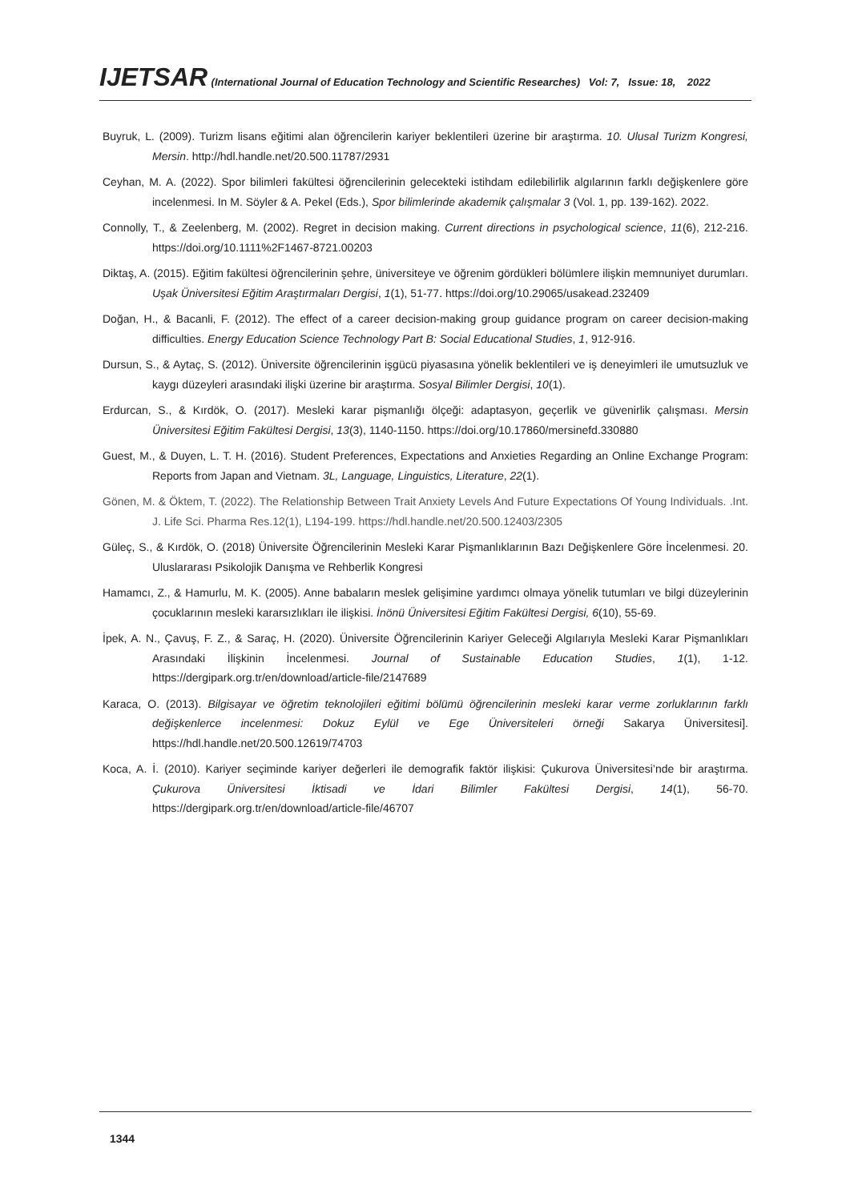IJETSAR (International Journal of Education Technology and Scientific Researches) Vol: 7, Issue: 18, 2022
Buyruk, L. (2009). Turizm lisans eğitimi alan öğrencilerin kariyer beklentileri üzerine bir araştırma. 10. Ulusal Turizm Kongresi, Mersin. http://hdl.handle.net/20.500.11787/2931
Ceyhan, M. A. (2022). Spor bilimleri fakültesi öğrencilerinin gelecekteki istihdam edilebilirlik algılarının farklı değişkenlere göre incelenmesi. In M. Söyler & A. Pekel (Eds.), Spor bilimlerinde akademik çalışmalar 3 (Vol. 1, pp. 139-162). 2022.
Connolly, T., & Zeelenberg, M. (2002). Regret in decision making. Current directions in psychological science, 11(6), 212-216. https://doi.org/10.1111%2F1467-8721.00203
Diktaş, A. (2015). Eğitim fakültesi öğrencilerinin şehre, üniversiteye ve öğrenim gördükleri bölümlere ilişkin memnuniyet durumları. Uşak Üniversitesi Eğitim Araştırmaları Dergisi, 1(1), 51-77. https://doi.org/10.29065/usakead.232409
Doğan, H., & Bacanli, F. (2012). The effect of a career decision-making group guidance program on career decision-making difficulties. Energy Education Science Technology Part B: Social Educational Studies, 1, 912-916.
Dursun, S., & Aytaç, S. (2012). Üniversite öğrencilerinin işgücü piyasasına yönelik beklentileri ve iş deneyimleri ile umutsuzluk ve kaygı düzeyleri arasındaki ilişki üzerine bir araştırma. Sosyal Bilimler Dergisi, 10(1).
Erdurcan, S., & Kırdök, O. (2017). Mesleki karar pişmanlığı ölçeği: adaptasyon, geçerlik ve güvenirlik çalışması. Mersin Üniversitesi Eğitim Fakültesi Dergisi, 13(3), 1140-1150. https://doi.org/10.17860/mersinefd.330880
Guest, M., & Duyen, L. T. H. (2016). Student Preferences, Expectations and Anxieties Regarding an Online Exchange Program: Reports from Japan and Vietnam. 3L, Language, Linguistics, Literature, 22(1).
Gönen, M. & Öktem, T. (2022). The Relationship Between Trait Anxiety Levels And Future Expectations Of Young Individuals. .Int. J. Life Sci. Pharma Res.12(1), L194-199. https://hdl.handle.net/20.500.12403/2305
Güleç, S., & Kırdök, O. (2018) Üniversite Öğrencilerinin Mesleki Karar Pişmanlıklarının Bazı Değişkenlere Göre İncelenmesi. 20. Uluslararası Psikolojik Danışma ve Rehberlik Kongresi
Hamamcı, Z., & Hamurlu, M. K. (2005). Anne babaların meslek gelişimine yardımcı olmaya yönelik tutumları ve bilgi düzeylerinin çocuklarının mesleki kararsızlıkları ile ilişkisi. İnönü Üniversitesi Eğitim Fakültesi Dergisi, 6(10), 55-69.
İpek, A. N., Çavuş, F. Z., & Saraç, H. (2020). Üniversite Öğrencilerinin Kariyer Geleceği Algılarıyla Mesleki Karar Pişmanlıkları Arasındaki İlişkinin İncelenmesi. Journal of Sustainable Education Studies, 1(1), 1-12. https://dergipark.org.tr/en/download/article-file/2147689
Karaca, O. (2013). Bilgisayar ve öğretim teknolojileri eğitimi bölümü öğrencilerinin mesleki karar verme zorluklarının farklı değişkenlerce incelenmesi: Dokuz Eylül ve Ege Üniversiteleri örneği Sakarya Üniversitesi]. https://hdl.handle.net/20.500.12619/74703
Koca, A. İ. (2010). Kariyer seçiminde kariyer değerleri ile demografik faktör ilişkisi: Çukurova Üniversitesi’nde bir araştırma. Çukurova Üniversitesi İktisadi ve İdari Bilimler Fakültesi Dergisi, 14(1), 56-70. https://dergipark.org.tr/en/download/article-file/46707
1344